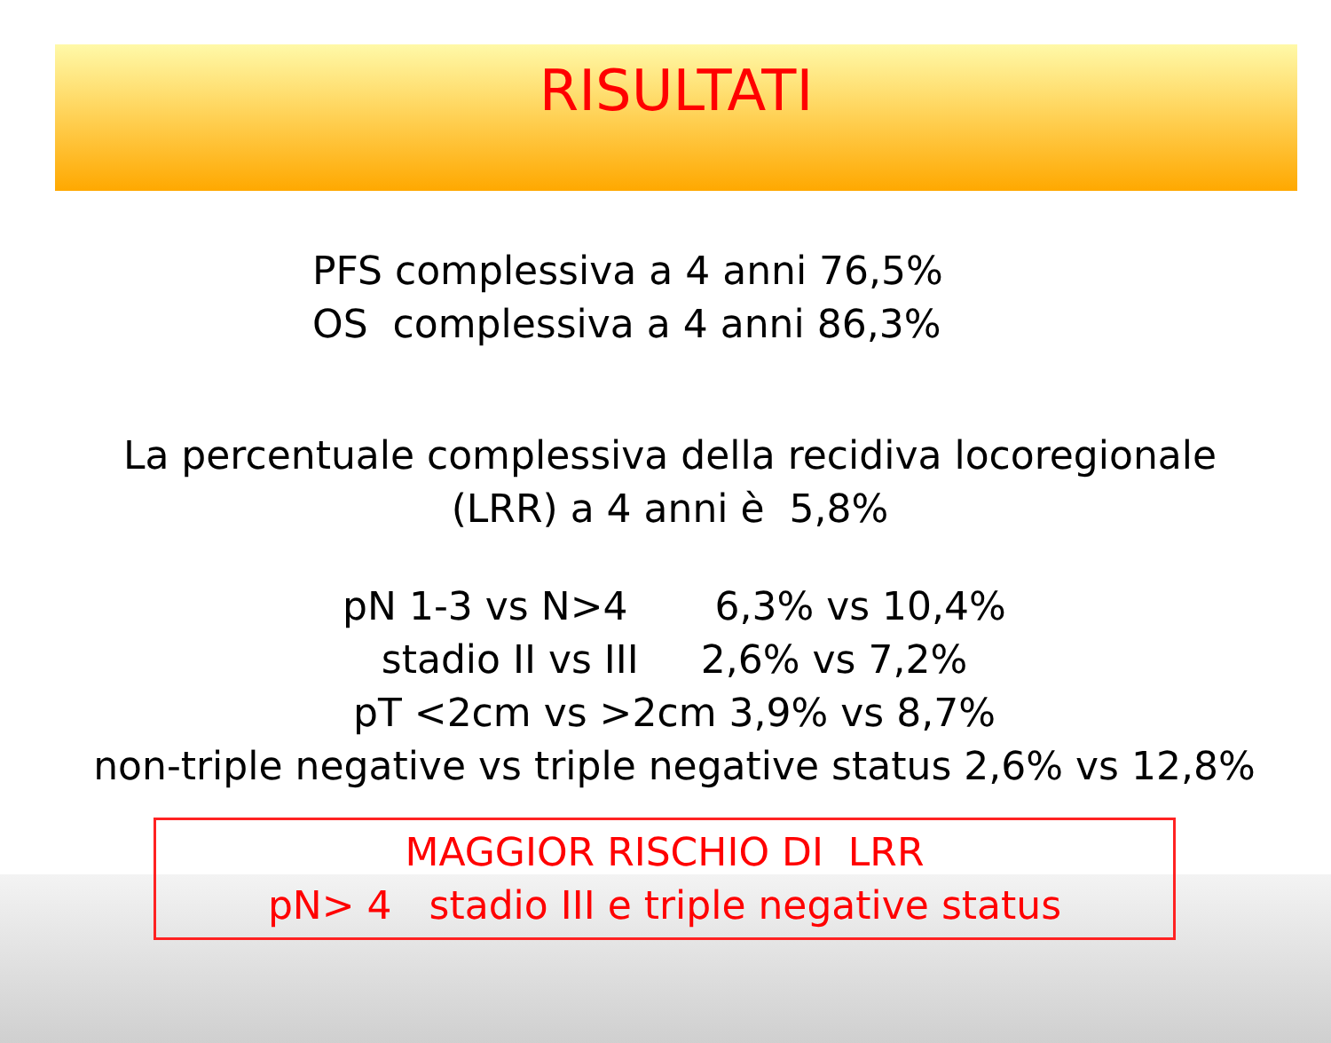RISULTATI
PFS complessiva a 4 anni 76,5%
OS complessiva a 4 anni 86,3%
La percentuale complessiva della recidiva locoregionale
(LRR) a 4 anni è 5,8%
pN 1-3 vs N>4 6,3% vs 10,4% stadio II vs III 2,6% vs 7,2% pT <2cm vs >2cm 3,9% vs 8,7% non-triple negative vs triple negative status 2,6% vs 12,8%
MAGGIOR RISCHIO DI LRR
pN> 4 stadio III e triple negative status